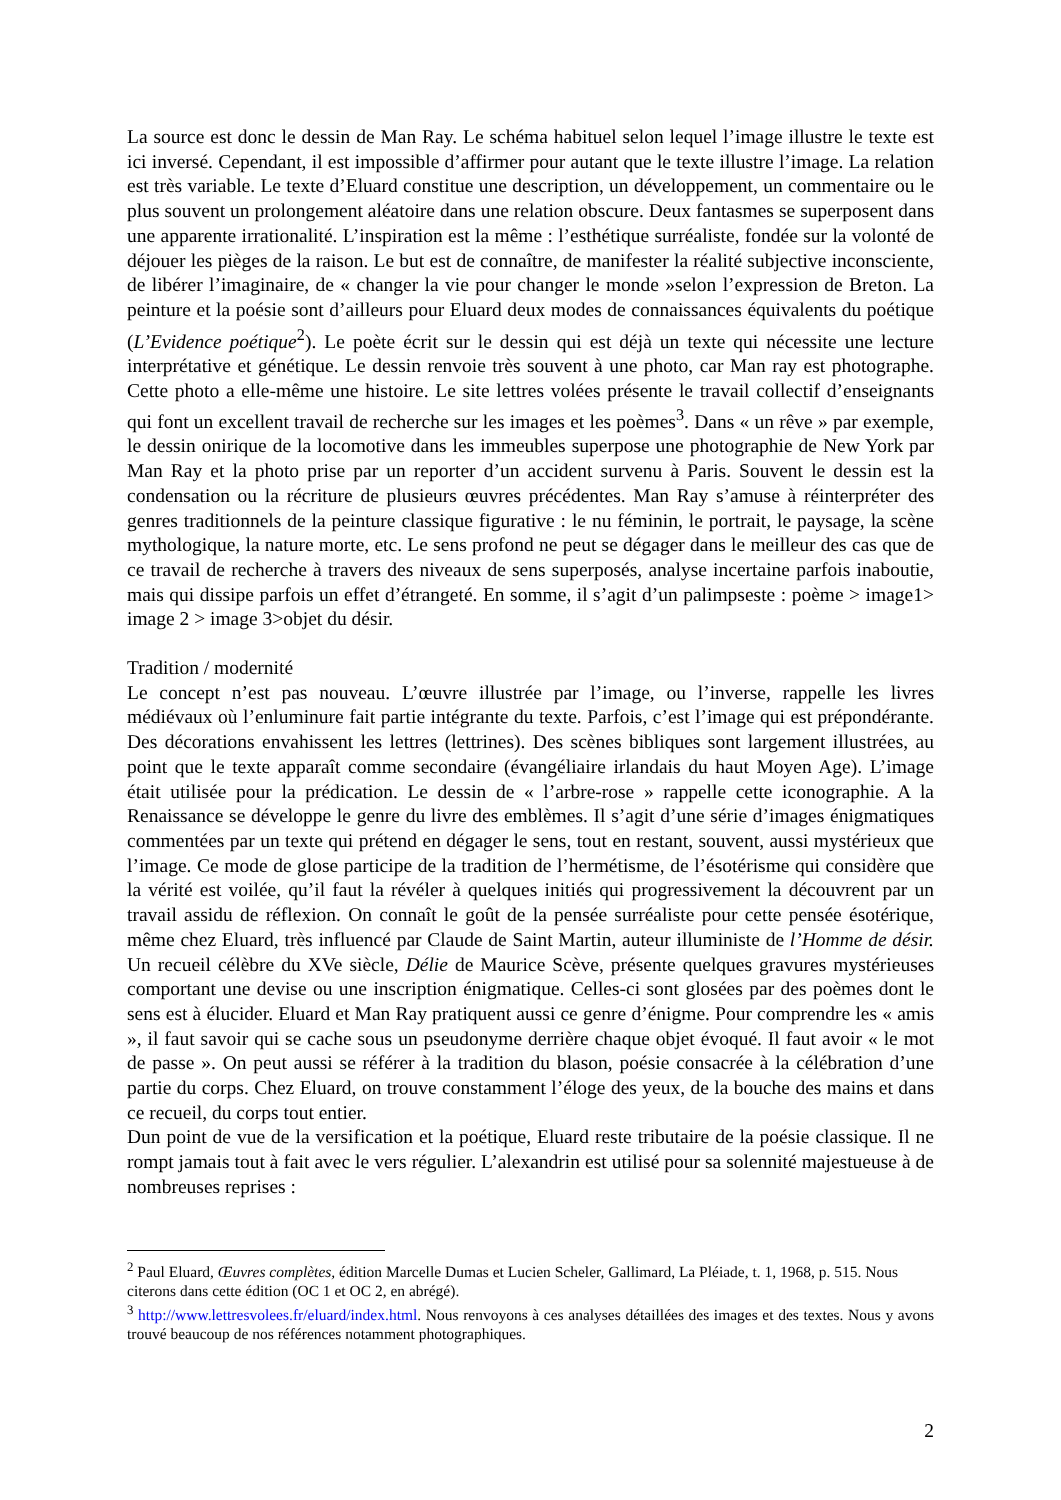La source est donc le dessin de Man Ray. Le schéma habituel selon lequel l’image illustre le texte est ici inversé. Cependant, il est impossible d’affirmer pour autant que le texte illustre l’image. La relation est très variable. Le texte d’Eluard constitue une description, un développement, un commentaire ou le plus souvent un prolongement aléatoire dans une relation obscure. Deux fantasmes se superposent dans une apparente irrationalité. L’inspiration est la même : l’esthétique surréaliste, fondée sur la volonté de déjouer les pièges de la raison. Le but est de connaître, de manifester la réalité subjective inconsciente, de libérer l’imaginaire, de « changer la vie pour changer le monde »selon l’expression de Breton. La peinture et la poésie sont d’ailleurs pour Eluard deux modes de connaissances équivalents du poétique (L’Evidence poétique<sup>2</sup>). Le poète écrit sur le dessin qui est déjà un texte qui nécessite une lecture interprétative et génétique. Le dessin renvoie très souvent à une photo, car Man ray est photographe. Cette photo a elle-même une histoire. Le site lettres volées présente le travail collectif d’enseignants qui font un excellent travail de recherche sur les images et les poèmes<sup>3</sup>. Dans « un rêve » par exemple, le dessin onirique de la locomotive dans les immeubles superpose une photographie de New York par Man Ray et la photo prise par un reporter d’un accident survenu à Paris. Souvent le dessin est la condensation ou la récriture de plusieurs œuvres précédentes. Man Ray s’amuse à réinterpréter des genres traditionnels de la peinture classique figurative : le nu féminin, le portrait, le paysage, la scène mythologique, la nature morte, etc. Le sens profond ne peut se dégager dans le meilleur des cas que de ce travail de recherche à travers des niveaux de sens superposés, analyse incertaine parfois inaboutie, mais qui dissipe parfois un effet d’étrangeté. En somme, il s’agit d’un palimpseste : poème > image1> image 2 > image 3>objet du désir.
Tradition / modernité
Le concept n’est pas nouveau. L’œuvre illustrée par l’image, ou l’inverse, rappelle les livres médiévaux où l’enluminure fait partie intégrante du texte. Parfois, c’est l’image qui est prépondérante. Des décorations envahissent les lettres (lettrines). Des scènes bibliques sont largement illustrées, au point que le texte apparaît comme secondaire (évangéliaire irlandais du haut Moyen Age). L’image était utilisée pour la prédication. Le dessin de « l’arbre-rose » rappelle cette iconographie. A la Renaissance se développe le genre du livre des emblèmes. Il s’agit d’une série d’images énigmatiques commentées par un texte qui prétend en dégager le sens, tout en restant, souvent, aussi mystérieux que l’image. Ce mode de glose participe de la tradition de l’hermétisme, de l’ésotérisme qui considère que la vérité est voilée, qu’il faut la révéler à quelques initiés qui progressivement la découvrent par un travail assidu de réflexion. On connaît le goût de la pensée surréaliste pour cette pensée ésotérique, même chez Eluard, très influencé par Claude de Saint Martin, auteur illuministe de l’Homme de désir. Un recueil célèbre du XVe siècle, Délie de Maurice Scève, présente quelques gravures mystérieuses comportant une devise ou une inscription énigmatique. Celles-ci sont glosées par des poèmes dont le sens est à élucider. Eluard et Man Ray pratiquent aussi ce genre d’énigme. Pour comprendre les « amis », il faut savoir qui se cache sous un pseudonyme derrière chaque objet évoqué. Il faut avoir « le mot de passe ». On peut aussi se référer à la tradition du blason, poésie consacrée à la célébration d’une partie du corps. Chez Eluard, on trouve constamment l’éloge des yeux, de la bouche des mains et dans ce recueil, du corps tout entier.
Dun point de vue de la versification et la poétique, Eluard reste tributaire de la poésie classique. Il ne rompt jamais tout à fait avec le vers régulier. L’alexandrin est utilisé pour sa solennité majestueuse à de nombreuses reprises :
<sup>2</sup> Paul Eluard, Œuvres complètes, édition Marcelle Dumas et Lucien Scheler, Gallimard, La Pléiade, t. 1, 1968, p. 515. Nous citerons dans cette édition (OC 1 et OC 2, en abrégé).
<sup>3</sup> http://www.lettresvolees.fr/eluard/index.html. Nous renvoyons à ces analyses détaillées des images et des textes. Nous y avons trouvé beaucoup de nos références notamment photographiques.
2